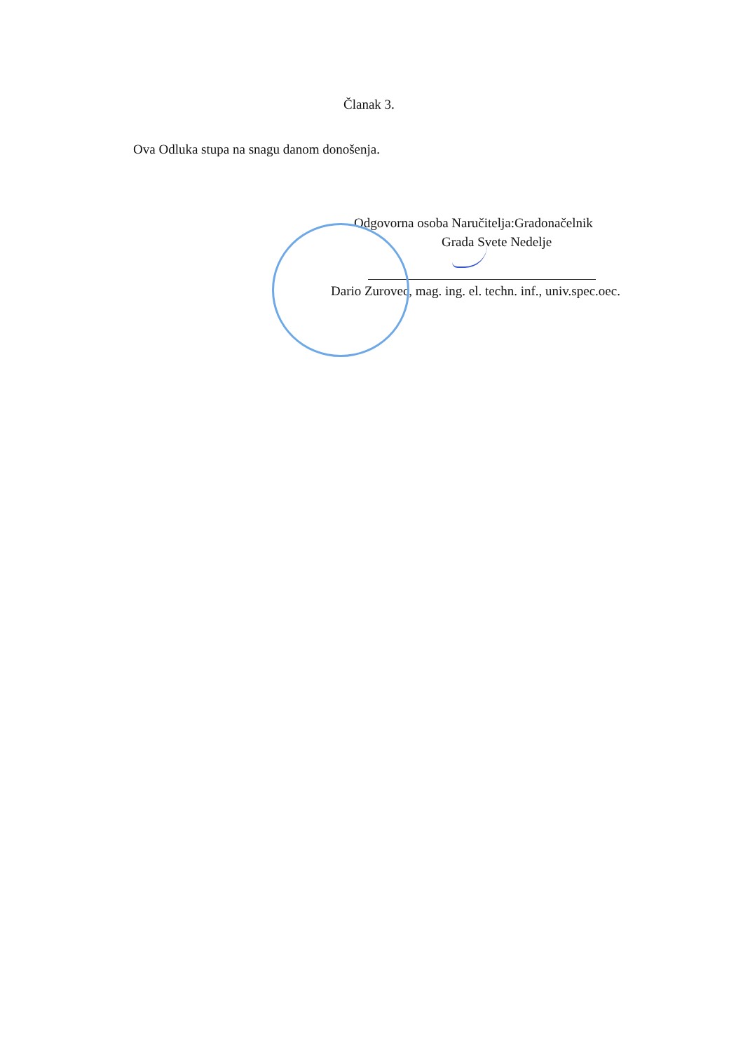Članak 3.
Ova Odluka stupa na snagu danom donošenja.
Odgovorna osoba Naručitelja:Gradonačelnik
Grada Svete Nedelje
Dario Zurovec, mag. ing. el. techn. inf., univ.spec.oec.